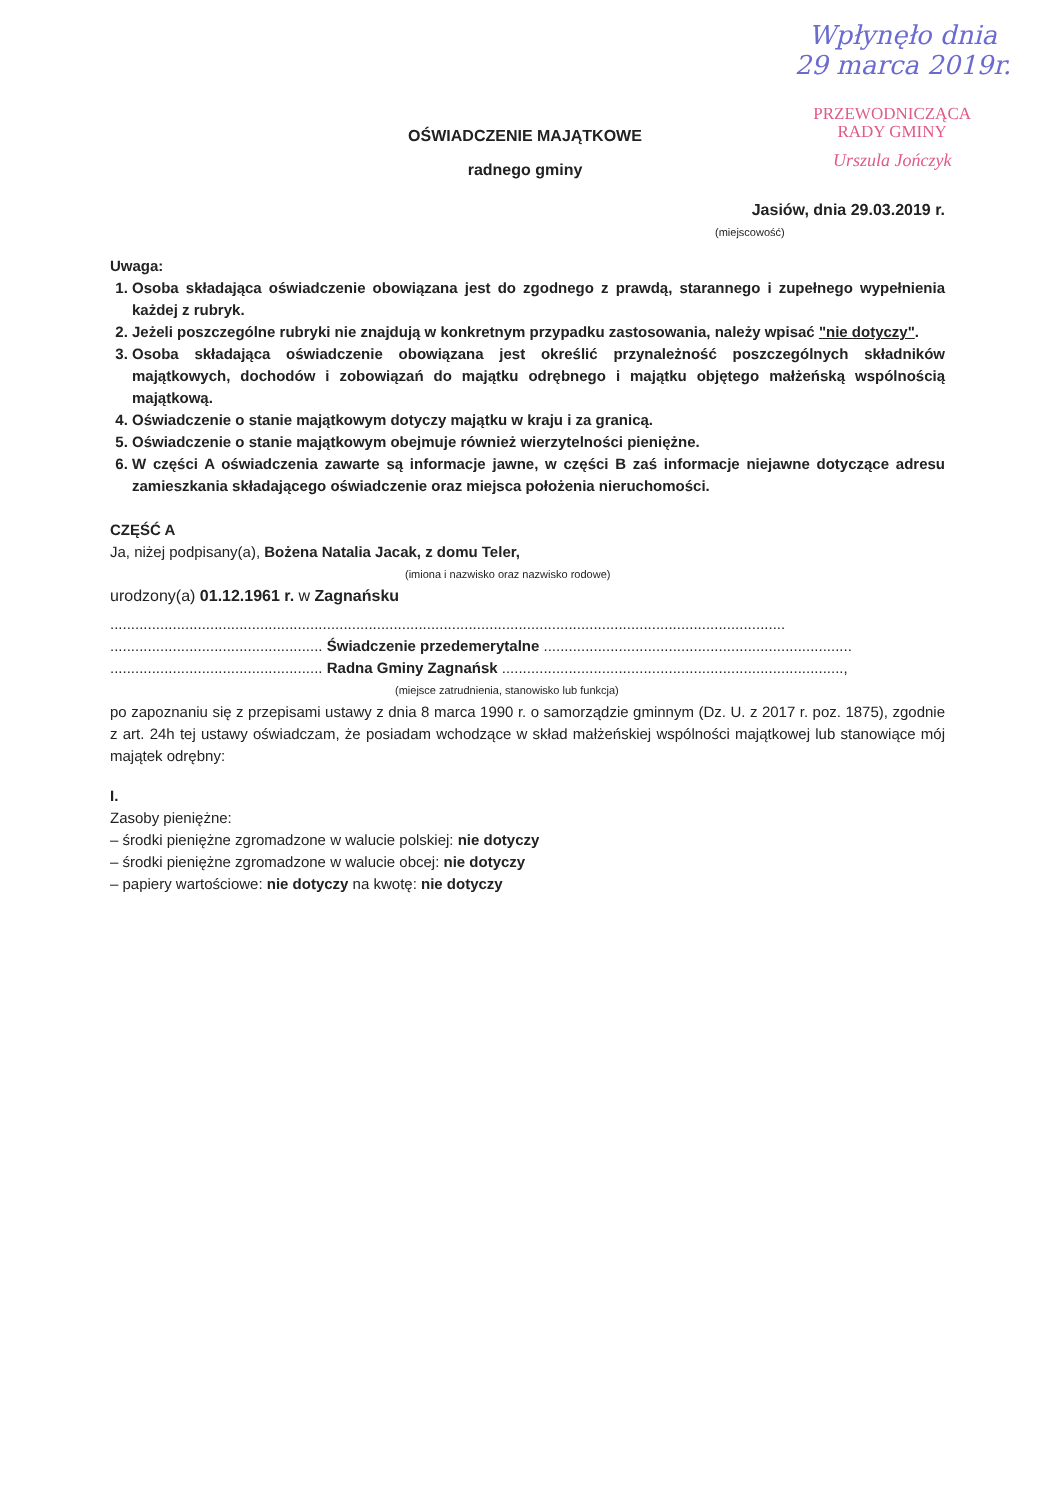Wpłynęło dnia
29 marca 2019r.
PRZEWODNICZĄCA
RADY GMINY
Urszula Jończyk
OŚWIADCZENIE MAJĄTKOWE
radnego gminy
Jasiów, dnia 29.03.2019 r.
(miejscowość)
Uwaga:
1. Osoba składająca oświadczenie obowiązana jest do zgodnego z prawdą, starannego i zupełnego wypełnienia każdej z rubryk.
2. Jeżeli poszczególne rubryki nie znajdują w konkretnym przypadku zastosowania, należy wpisać "nie dotyczy".
3. Osoba składająca oświadczenie obowiązana jest określić przynależność poszczególnych składników majątkowych, dochodów i zobowiązań do majątku odrębnego i majątku objętego małżeńską wspólnością majątkową.
4. Oświadczenie o stanie majątkowym dotyczy majątku w kraju i za granicą.
5. Oświadczenie o stanie majątkowym obejmuje również wierzytelności pieniężne.
6. W części A oświadczenia zawarte są informacje jawne, w części B zaś informacje niejawne dotyczące adresu zamieszkania składającego oświadczenie oraz miejsca położenia nieruchomości.
CZĘŚĆ A
Ja, niżej podpisany(a), Bożena Natalia Jacak, z domu Teler,
(imiona i nazwisko oraz nazwisko rodowe)
urodzony(a) 01.12.1961 r. w Zagnańsku
..................................................................................................................................................................
................................................... Świadczenie przedemerytalne ..........................................................................
................................................... Radna Gminy Zagnańsk ..................................................................................,
(miejsce zatrudnienia, stanowisko lub funkcja)
po zapoznaniu się z przepisami ustawy z dnia 8 marca 1990 r. o samorządzie gminnym (Dz. U. z 2017 r. poz. 1875), zgodnie z art. 24h tej ustawy oświadczam, że posiadam wchodzące w skład małżeńskiej wspólności majątkowej lub stanowiące mój majątek odrębny:
I.
Zasoby pieniężne:
– środki pieniężne zgromadzone w walucie polskiej: nie dotyczy
– środki pieniężne zgromadzone w walucie obcej: nie dotyczy
– papiery wartościowe: nie dotyczy na kwotę: nie dotyczy